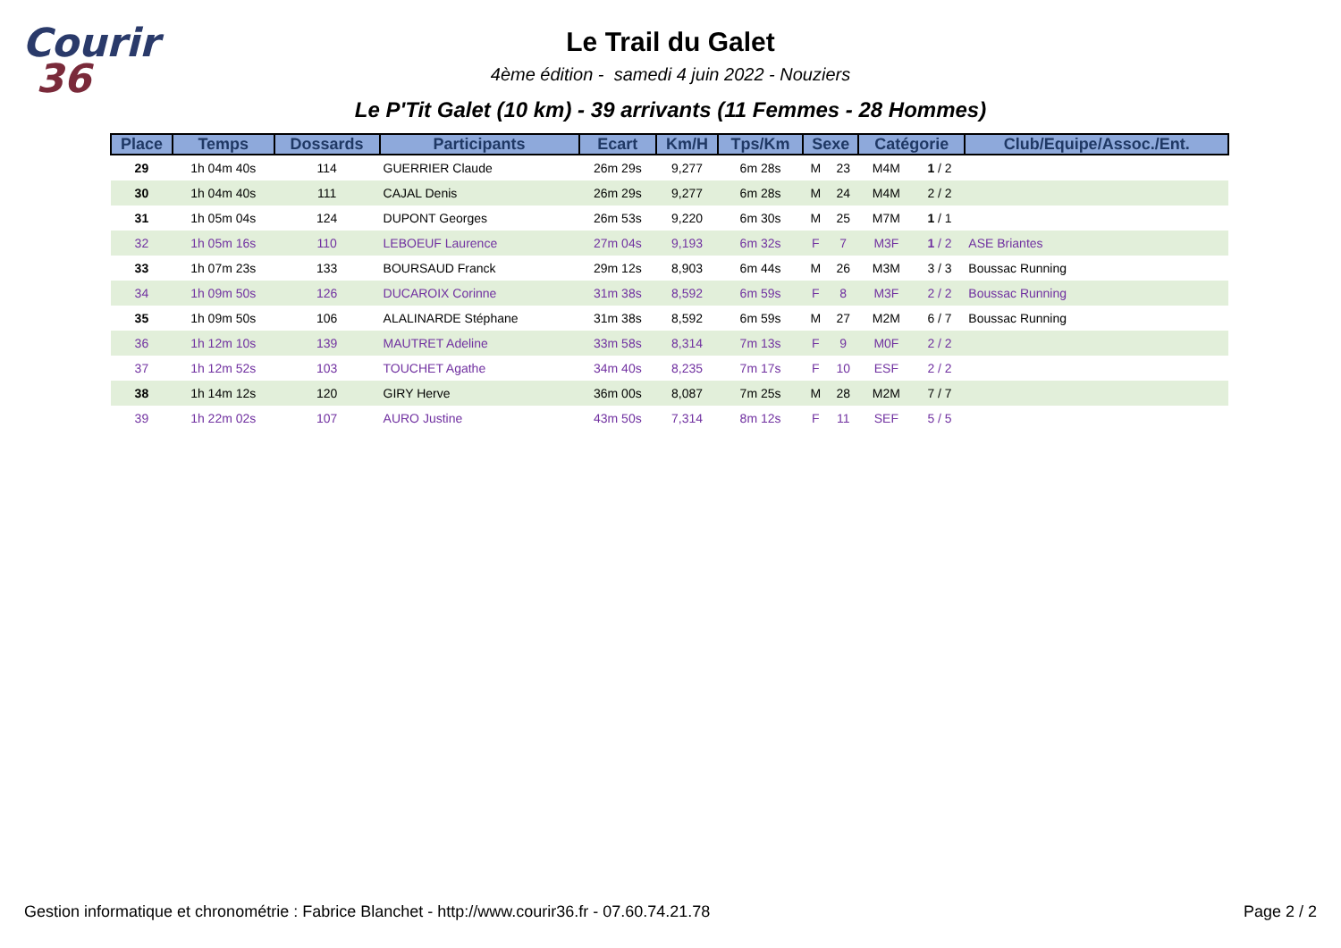Courir
36
Le Trail du Galet
4ème édition - samedi 4 juin 2022 - Nouziers
Le P'Tit Galet (10 km) - 39 arrivants (11 Femmes - 28 Hommes)
| Place | Temps | Dossards | Participants | Ecart | Km/H | Tps/Km | Sexe | | Catégorie | | Club/Equipe/Assoc./Ent. |
| --- | --- | --- | --- | --- | --- | --- | --- | --- | --- | --- | --- |
| 29 | 1h 04m 40s | 114 | GUERRIER Claude | 26m 29s | 9,277 | 6m 28s | M | 23 | M4M | 1 / 2 | |
| 30 | 1h 04m 40s | 111 | CAJAL Denis | 26m 29s | 9,277 | 6m 28s | M | 24 | M4M | 2 / 2 | |
| 31 | 1h 05m 04s | 124 | DUPONT Georges | 26m 53s | 9,220 | 6m 30s | M | 25 | M7M | 1 / 1 | |
| 32 | 1h 05m 16s | 110 | LEBOEUF Laurence | 27m 04s | 9,193 | 6m 32s | F | 7 | M3F | 1 / 2 | ASE Briantes |
| 33 | 1h 07m 23s | 133 | BOURSAUD Franck | 29m 12s | 8,903 | 6m 44s | M | 26 | M3M | 3 / 3 | Boussac Running |
| 34 | 1h 09m 50s | 126 | DUCAROIX Corinne | 31m 38s | 8,592 | 6m 59s | F | 8 | M3F | 2 / 2 | Boussac Running |
| 35 | 1h 09m 50s | 106 | ALALINARDE Stéphane | 31m 38s | 8,592 | 6m 59s | M | 27 | M2M | 6 / 7 | Boussac Running |
| 36 | 1h 12m 10s | 139 | MAUTRET Adeline | 33m 58s | 8,314 | 7m 13s | F | 9 | M0F | 2 / 2 | |
| 37 | 1h 12m 52s | 103 | TOUCHET Agathe | 34m 40s | 8,235 | 7m 17s | F | 10 | ESF | 2 / 2 | |
| 38 | 1h 14m 12s | 120 | GIRY Herve | 36m 00s | 8,087 | 7m 25s | M | 28 | M2M | 7 / 7 | |
| 39 | 1h 22m 02s | 107 | AURO Justine | 43m 50s | 7,314 | 8m 12s | F | 11 | SEF | 5 / 5 | |
Gestion informatique et chronométrie : Fabrice Blanchet - http://www.courir36.fr - 07.60.74.21.78 Page 2 / 2